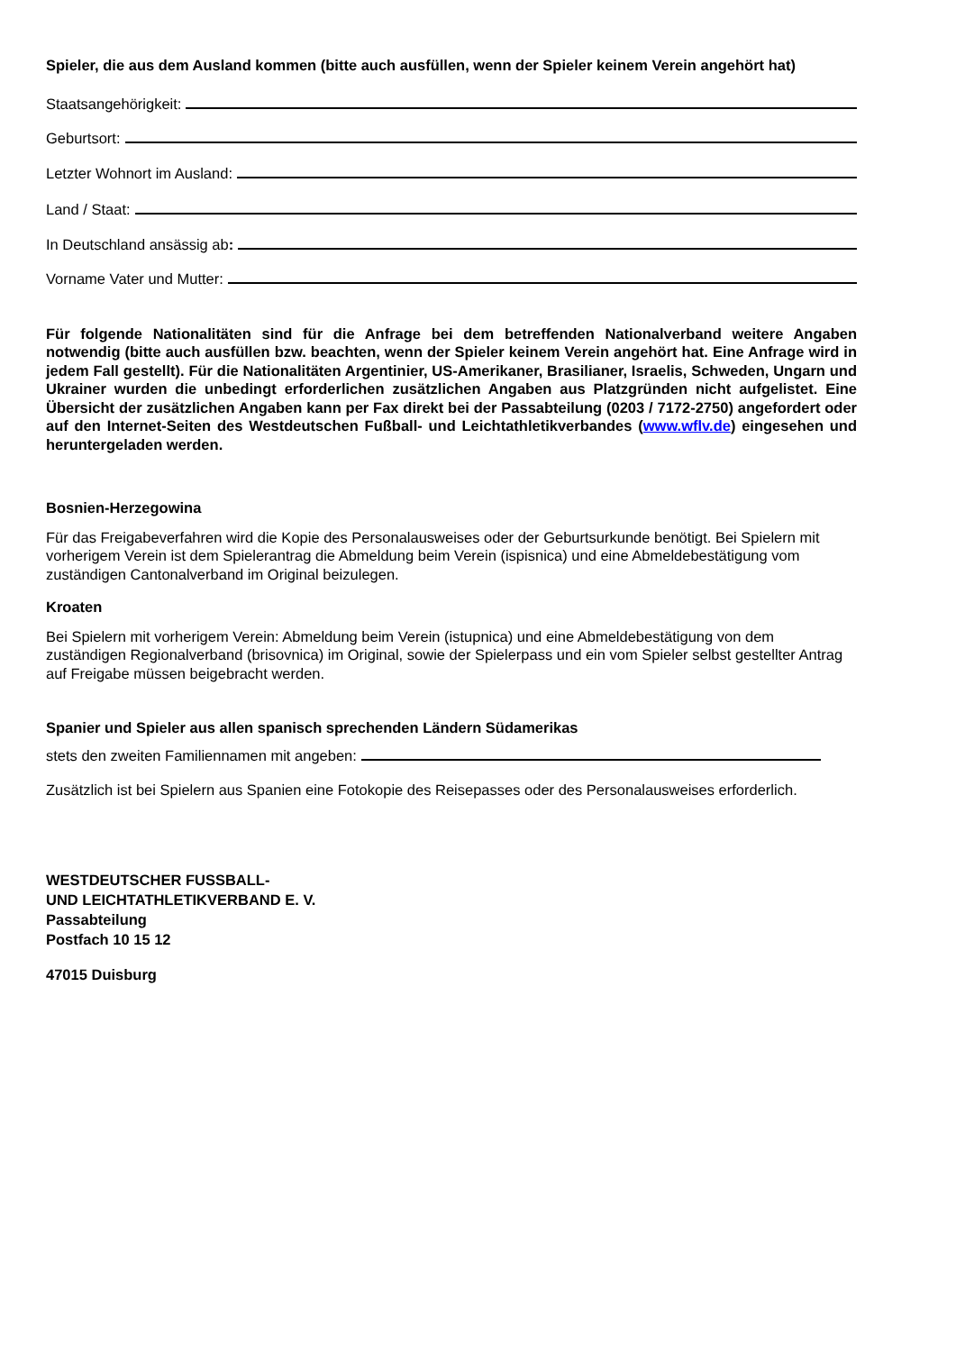Spieler, die aus dem Ausland kommen (bitte auch ausfüllen, wenn der Spieler keinem Verein angehört hat)
Staatsangehörigkeit:
Geburtsort:
Letzter Wohnort im Ausland:
Land / Staat:
In Deutschland ansässig ab:
Vorname Vater und Mutter:
Für folgende Nationalitäten sind für die Anfrage bei dem betreffenden Nationalverband weitere Angaben notwendig (bitte auch ausfüllen bzw. beachten, wenn der Spieler keinem Verein angehört hat. Eine Anfrage wird in jedem Fall gestellt). Für die Nationalitäten Argentinier, US-Amerikaner, Brasilianer, Israelis, Schweden, Ungarn und Ukrainer wurden die unbedingt erforderlichen zusätzlichen Angaben aus Platzgründen nicht aufgelistet. Eine Übersicht der zusätzlichen Angaben kann per Fax direkt bei der Passabteilung (0203 / 7172-2750) angefordert oder auf den Internet-Seiten des Westdeutschen Fußball- und Leichtathletikverbandes (www.wflv.de) eingesehen und heruntergeladen werden.
Bosnien-Herzegowina
Für das Freigabeverfahren wird die Kopie des Personalausweises oder der Geburtsurkunde benötigt. Bei Spielern mit vorherigem Verein ist dem Spielerantrag die Abmeldung beim Verein (ispisnica) und eine Abmeldebestätigung vom zuständigen Cantonalverband im Original beizulegen.
Kroaten
Bei Spielern mit vorherigem Verein: Abmeldung beim Verein (istupnica) und eine Abmeldebestätigung von dem zuständigen Regionalverband (brisovnica) im Original, sowie der Spielerpass und ein vom Spieler selbst gestellter Antrag auf Freigabe müssen beigebracht werden.
Spanier und Spieler aus allen spanisch sprechenden Ländern Südamerikas
stets den zweiten Familiennamen mit angeben:
Zusätzlich ist bei Spielern aus Spanien eine Fotokopie des Reisepasses oder des Personalausweises erforderlich.
WESTDEUTSCHER FUSSBALL-
UND LEICHTATHLETIKVERBAND E. V.
Passabteilung
Postfach 10 15 12
47015 Duisburg